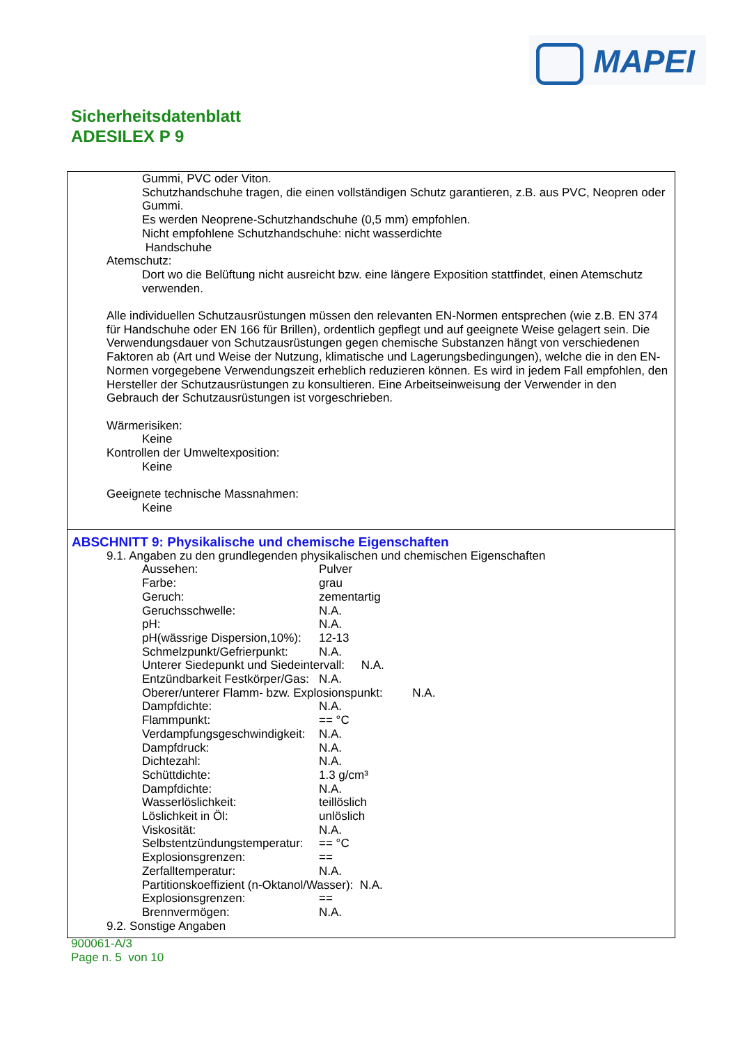MAPEI
Sicherheitsdatenblatt
ADESILEX P 9
Gummi, PVC oder Viton.
Schutzhandschuhe tragen, die einen vollständigen Schutz garantieren, z.B. aus PVC, Neopren oder Gummi.
Es werden Neoprene-Schutzhandschuhe (0,5 mm) empfohlen.
Nicht empfohlene Schutzhandschuhe: nicht wasserdichte
Handschuhe
Atemschutz:
Dort wo die Belüftung nicht ausreicht bzw. eine längere Exposition stattfindet, einen Atemschutz verwenden.
Alle individuellen Schutzausrüstungen müssen den relevanten EN-Normen entsprechen (wie z.B. EN 374 für Handschuhe oder EN 166 für Brillen), ordentlich gepflegt und auf geeignete Weise gelagert sein. Die Verwendungsdauer von Schutzausrüstungen gegen chemische Substanzen hängt von verschiedenen Faktoren ab (Art und Weise der Nutzung, klimatische und Lagerungsbedingungen), welche die in den EN-Normen vorgegebene Verwendungszeit erheblich reduzieren können. Es wird in jedem Fall empfohlen, den Hersteller der Schutzausrüstungen zu konsultieren. Eine Arbeitseinweisung der Verwender in den Gebrauch der Schutzausrüstungen ist vorgeschrieben.
Wärmerisiken:
Keine
Kontrollen der Umweltexposition:
Keine
Geeignete technische Massnahmen:
Keine
ABSCHNITT 9: Physikalische und chemische Eigenschaften
9.1. Angaben zu den grundlegenden physikalischen und chemischen Eigenschaften
Aussehen: Pulver
Farbe: grau
Geruch: zementartig
Geruchsschwelle: N.A.
pH: N.A.
pH(wässrige Dispersion,10%): 12-13
Schmelzpunkt/Gefrierpunkt: N.A.
Unterer Siedepunkt und Siedeintervall: N.A.
Entzündbarkeit Festkörper/Gas: N.A.
Oberer/unterer Flamm- bzw. Explosionspunkt: N.A.
Dampfdichte: N.A.
Flammpunkt: == °C
Verdampfungsgeschwindigkeit: N.A.
Dampfdruck: N.A.
Dichtezahl: N.A.
Schüttdichte: 1.3 g/cm³
Dampfdichte: N.A.
Wasserlöslichkeit: teillöslich
Löslichkeit in Öl: unlöslich
Viskosität: N.A.
Selbstentzündungstemperatur: == °C
Explosionsgrenzen: ==
Zerfalltemperatur: N.A.
Partitionskoeffizient (n-Oktanol/Wasser): N.A.
Explosionsgrenzen: ==
Brennvermögen: N.A.
9.2. Sonstige Angaben
900061-A/3
Page n. 5 von 10